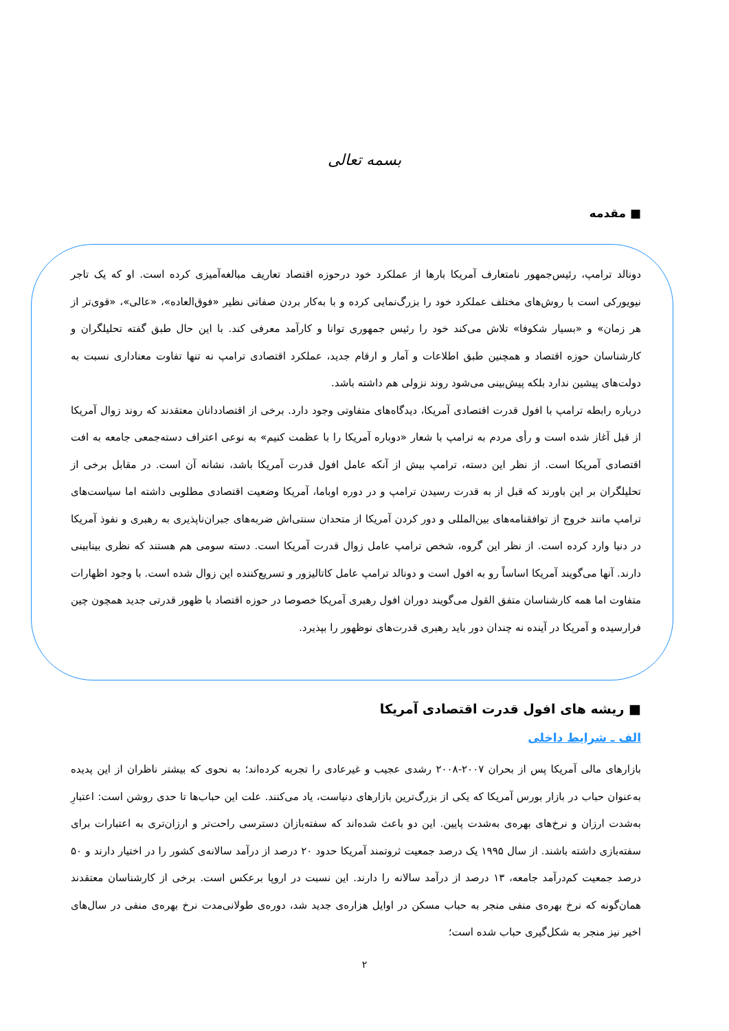بسمه تعالی
■ مقدمه
دونالد ترامپ، رئیس‌جمهور نامتعارف آمریکا بارها از عملکرد خود درحوزه اقتصاد تعاریف مبالغه‌آمیزی کرده است. او که یک تاجر نیویورکی است با روش‌های مختلف عملکرد خود را بزرگ‌نمایی کرده و با به‌کار بردن صفاتی نظیر «فوق‌العاده»، «عالی»، «قوی‌تر از هر زمان» و «بسیار شکوفا» تلاش می‌کند خود را رئیس جمهوری توانا و کارآمد معرفی کند. با این حال طبق گفته تحلیلگران و کارشناسان حوزه اقتصاد و همچنین طبق اطلاعات و آمار و ارقام جدید، عملکرد اقتصادی ترامپ نه تنها تفاوت معناداری نسبت به دولت‌های پیشین ندارد بلکه پیش‌بینی می‌شود روند نزولی هم داشته باشد.
درباره رابطه ترامپ با افول قدرت اقتصادی آمریکا، دیدگاه‌های متفاوتی وجود دارد. برخی از اقتصاددانان معتقدند که روند زوال آمریکا از قبل آغاز شده است و رأی مردم به ترامپ با شعار «دوباره آمریکا را با عظمت کنیم» به نوعی اعتراف دسته‌جمعی جامعه به افت اقتصادی آمریکا است. از نظر این دسته، ترامپ بیش از آنکه عامل افول قدرت آمریکا باشد، نشانه آن است. در مقابل برخی از تحلیلگران بر این باورند که قبل از به قدرت رسیدن ترامپ و در دوره اوباما، آمریکا وضعیت اقتصادی مطلوبی داشته اما سیاست‌های ترامپ مانند خروج از توافقنامه‌های بین‌المللی و دور کردن آمریکا از متحدان سنتی‌اش ضربه‌های جبران‌ناپذیری به رهبری و نفوذ آمریکا در دنیا وارد کرده است. از نظر این گروه، شخص ترامپ عامل زوال قدرت آمریکا است. دسته سومی هم هستند که نظری بینابینی دارند. آنها می‌گویند آمریکا اساساً رو به افول است و دونالد ترامپ عامل کاتالیزور و تسریع‌کننده این زوال شده است. با وجود اظهارات متفاوت اما همه کارشناسان متفق القول می‌گویند دوران افول رهبری آمریکا خصوصا در حوزه اقتصاد با ظهور قدرتی جدید همچون چین فرارسیده و آمریکا در آینده نه چندان دور باید رهبری قدرت‌های نوظهور را بپذیرد.
■ ریشه های افول قدرت اقتصادی آمریکا
الف ـ شرایط داخلی
بازارهای مالی آمریکا پس از بحران ۲۰۰۷-۲۰۰۸ رشدی عجیب و غیرعادی را تجربه کرده‌اند؛ به نحوی که بیشتر ناظران از این پدیده به‌عنوان حباب در بازار بورس آمریکا که یکی از بزرگ‌ترین بازارهای دنیاست، یاد می‌کنند. علت این حباب‌ها تا حدی روشن است: اعتبارِ به‌شدت ارزان و نرخ‌های بهره‌ی به‌شدت پایین. این دو باعث شده‌اند که سفته‌بازان دسترسی راحت‌تر و ارزان‌تری به اعتبارات برای سفته‌بازی داشته باشند. از سال ۱۹۹۵ یک درصد جمعیت ثروتمند آمریکا حدود ۲۰ درصد از درآمد سالانه‌ی کشور را در اختیار دارند و ۵۰ درصد جمعیت کم‌درآمد جامعه، ۱۳ درصد از درآمد سالانه را دارند. این نسبت در اروپا برعکس است. برخی از کارشناسان معتقدند همان‌گونه که نرخ بهره‌ی منفی منجر به حباب مسکن در اوایل هزاره‌ی جدید شد، دوره‌ی طولانی‌مدت نرخ بهره‌ی منفی در سال‌های اخیر نیز منجر به شکل‌گیری حباب شده است؛
۲